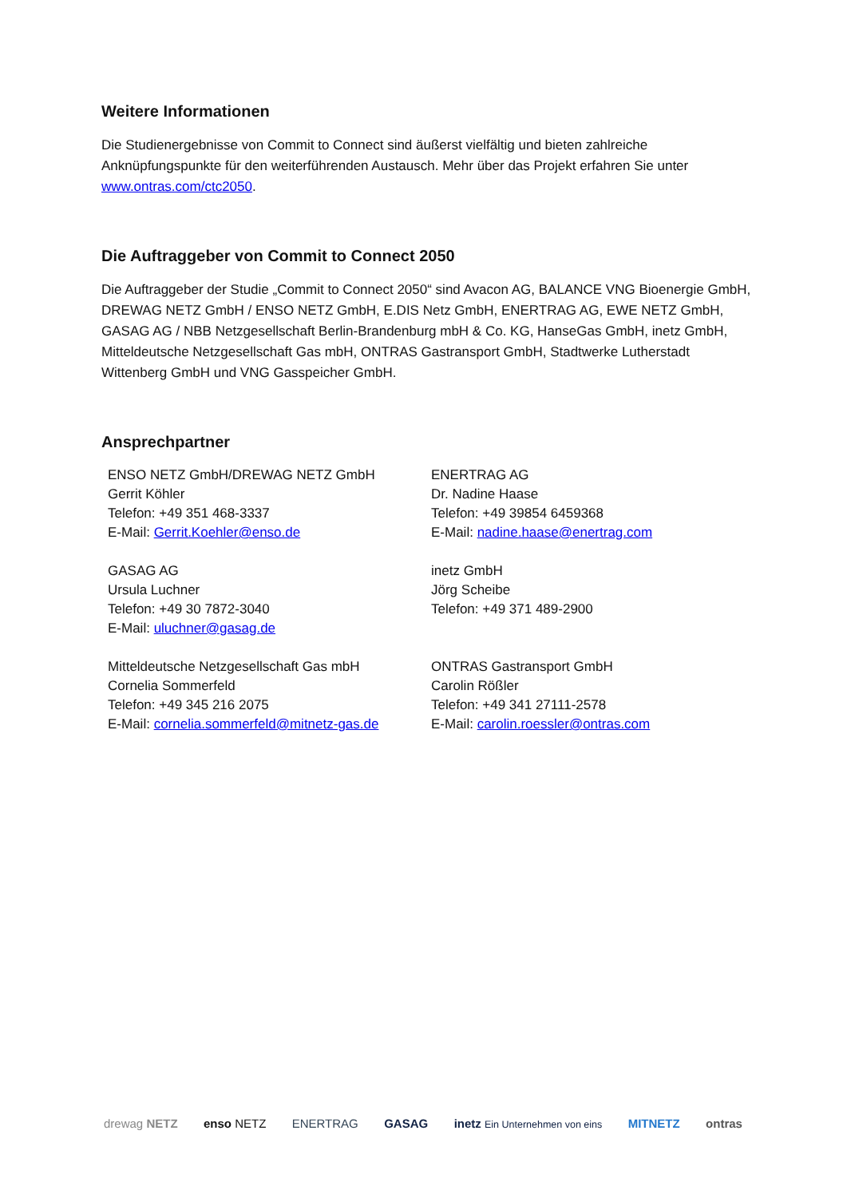Weitere Informationen
Die Studienergebnisse von Commit to Connect sind äußerst vielfältig und bieten zahlreiche Anknüpfungspunkte für den weiterführenden Austausch. Mehr über das Projekt erfahren Sie unter www.ontras.com/ctc2050.
Die Auftraggeber von Commit to Connect 2050
Die Auftraggeber der Studie „Commit to Connect 2050“ sind Avacon AG, BALANCE VNG Bioenergie GmbH, DREWAG NETZ GmbH / ENSO NETZ GmbH, E.DIS Netz GmbH, ENERTRAG AG, EWE NETZ GmbH, GASAG AG / NBB Netzgesellschaft Berlin-Brandenburg mbH & Co. KG, HanseGas GmbH, inetz GmbH, Mitteldeutsche Netzgesellschaft Gas mbH, ONTRAS Gastransport GmbH, Stadtwerke Lutherstadt Wittenberg GmbH und VNG Gasspeicher GmbH.
Ansprechpartner
| ENSO NETZ GmbH/DREWAG NETZ GmbH Gerrit Köhler Telefon: +49 351 468-3337 E-Mail: Gerrit.Koehler@enso.de | ENERTRAG AG Dr. Nadine Haase Telefon: +49 39854 6459368 E-Mail: nadine.haase@enertrag.com |
| GASAG AG Ursula Luchner Telefon: +49 30 7872-3040 E-Mail: uluchner@gasag.de | inetz GmbH Jörg Scheibe Telefon: +49 371 489-2900 |
| Mitteldeutsche Netzgesellschaft Gas mbH Cornelia Sommerfeld Telefon: +49 345 216 2075 E-Mail: cornelia.sommerfeld@mitnetz-gas.de | ONTRAS Gastransport GmbH Carolin Rößler Telefon: +49 341 27111-2578 E-Mail: carolin.roessler@ontras.com |
drewag NETZ enso NETZ ENERTRAG GASAG inetz Ein Unternehmen von eins MITNETZ ontras